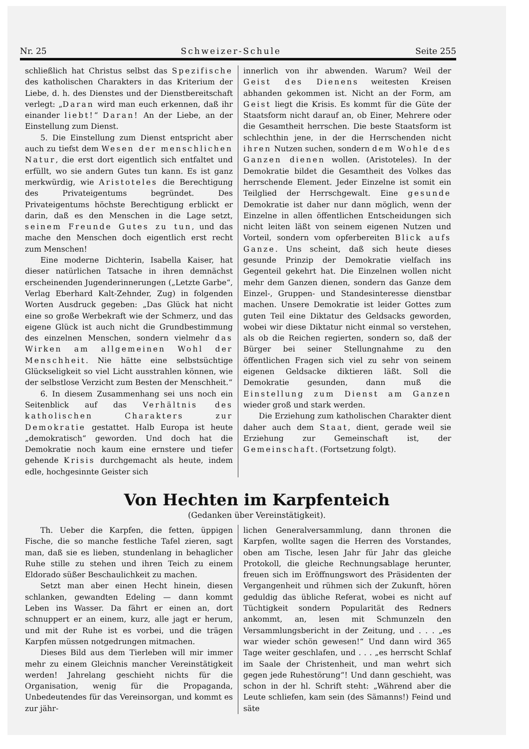Nr. 25 Schweizer-Schule Seite 255
schließlich hat Christus selbst das Spezifische des katholischen Charakters in das Kriterium der Liebe, d. h. des Dienstes und der Dienstbereitschaft verlegt: „Daran wird man euch erkennen, daß ihr einander liebt!“ Daran! An der Liebe, an der Einstellung zum Dienst.
5. Die Einstellung zum Dienst entspricht aber auch zu tiefst dem Wesen der menschlichen Natur, die erst dort eigentlich sich entfaltet und erfüllt, wo sie andern Gutes tun kann. Es ist ganz merkwürdig, wie Aristoteles die Berechtigung des Privateigentums begründet. Des Privateigentums höchste Berechtigung erblickt er darin, daß es den Menschen in die Lage setzt, seinem Freunde Gutes zu tun, und das mache den Menschen doch eigentlich erst recht zum Menschen!
Eine moderne Dichterin, Isabella Kaiser, hat dieser natürlichen Tatsache in ihren demnächst erscheinenden Jugenderinnerungen („Letzte Garbe“, Verlag Eberhard Kalt-Zehnder, Zug) in folgenden Worten Ausdruck gegeben: „Das Glück hat nicht eine so große Werbekraft wie der Schmerz, und das eigene Glück ist auch nicht die Grundbestimmung des einzelnen Menschen, sondern vielmehr das Wirken am allgemeinen Wohl der Menschheit. Nie hätte eine selbstsüchtige Glückseligkeit so viel Licht ausstrahlen können, wie der selbstlose Verzicht zum Besten der Menschheit.“
6. In diesem Zusammenhang sei uns noch ein Seitenblick auf das Verhältnis des katholischen Charakters zur Demokratie gestattet. Halb Europa ist heute „demokratisch“ geworden. Und doch hat die Demokratie noch kaum eine ernstere und tiefer gehende Krisis durchgemacht als heute, indem edle, hochgesinnte Geister sich
innerlich von ihr abwenden. Warum? Weil der Geist des Dienens weitesten Kreisen abhanden gekommen ist. Nicht an der Form, am Geist liegt die Krisis. Es kommt für die Güte der Staatsform nicht darauf an, ob Einer, Mehrere oder die Gesamtheit herrschen. Die beste Staatsform ist schlechthin jene, in der die Herrschenden nicht ihren Nutzen suchen, sondern dem Wohle des Ganzen dienen wollen. (Aristoteles). In der Demokratie bildet die Gesamtheit des Volkes das herrschende Element. Jeder Einzelne ist somit ein Teilglied der Herrschgewalt. Eine gesunde Demokratie ist daher nur dann möglich, wenn der Einzelne in allen öffentlichen Entscheidungen sich nicht leiten läßt von seinem eigenen Nutzen und Vorteil, sondern vom opferbereiten Blick aufs Ganze. Uns scheint, daß sich heute dieses gesunde Prinzip der Demokratie vielfach ins Gegenteil gekehrt hat. Die Einzelnen wollen nicht mehr dem Ganzen dienen, sondern das Ganze dem Einzel-, Gruppen- und Standesinteresse dienstbar machen. Unsere Demokratie ist leider Gottes zum guten Teil eine Diktatur des Geldsacks geworden, wobei wir diese Diktatur nicht einmal so verstehen, als ob die Reichen regierten, sondern so, daß der Bürger bei seiner Stellungnahme zu den öffentlichen Fragen sich viel zu sehr von seinem eigenen Geldsacke diktieren läßt. Soll die Demokratie gesunden, dann muß die Einstellung zum Dienst am Ganzen wieder groß und stark werden.
Die Erziehung zum katholischen Charakter dient daher auch dem Staat, dient, gerade weil sie Erziehung zur Gemeinschaft ist, der Gemeinschaft. (Fortsetzung folgt).
Von Hechten im Karpfenteich
(Gedanken über Vereinstätigkeit).
Th. Ueber die Karpfen, die fetten, üppigen Fische, die so manche festliche Tafel zieren, sagt man, daß sie es lieben, stundenlang in behaglicher Ruhe stille zu stehen und ihren Teich zu einem Eldorado süßer Beschaulichkeit zu machen.
Setzt man aber einen Hecht hinein, diesen schlanken, gewandten Edeling — dann kommt Leben ins Wasser. Da fährt er einen an, dort schnuppert er an einem, kurz, alle jagt er herum, und mit der Ruhe ist es vorbei, und die trägen Karpfen müssen notgedrungen mitmachen.
Dieses Bild aus dem Tierleben will mir immer mehr zu einem Gleichnis mancher Vereinstätigkeit werden! Jahrelang geschieht nichts für die Organisation, wenig für die Propaganda, Unbedeutendes für das Vereinsorgan, und kommt es zur jähr-
lichen Generalversammlung, dann thronen die Karpfen, wollte sagen die Herren des Vorstandes, oben am Tische, lesen Jahr für Jahr das gleiche Protokoll, die gleiche Rechnungsablage herunter, freuen sich im Eröffnungswort des Präsidenten der Vergangenheit und rühmen sich der Zukunft, hören geduldig das übliche Referat, wobei es nicht auf Tüchtigkeit sondern Popularität des Redners ankommt, an, lesen mit Schmunzeln den Versammlungsbericht in der Zeitung, und . . . „es war wieder schön gewesen!“ Und dann wird 365 Tage weiter geschlafen, und . . . „es herrscht Schlaf im Saale der Christenheit, und man wehrt sich gegen jede Ruhestörung“! Und dann geschieht, was schon in der hl. Schrift steht: „Während aber die Leute schliefen, kam sein (des Sämanns!) Feind und säte